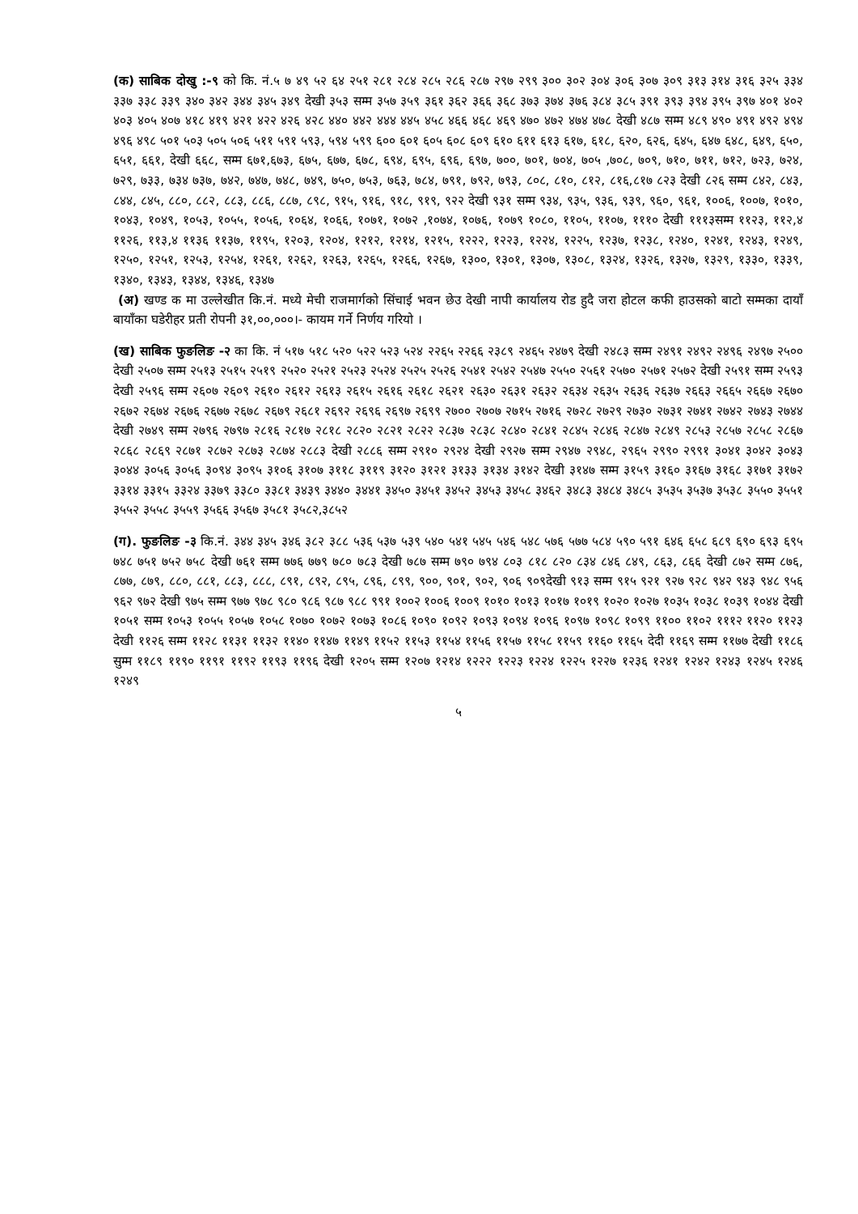(क) साबिक दोखु :-९ को कि. नं.५ ७ ४९ ५२ ६४ २५१ २८१ २८४ २८५ २८६ २८७ २९७ २९९ ३०० ३०२ ३०४ ३०६ ३०७ ३०९ ३१३ ३१४ ३१६ ३२५ ३३४ ३३७ ३३८ ३३९ ३४० ३४२ ३४४ ३४५ ३४९ देखी ३५३ सम्म ३५७ ३५९ ३६१ ३६२ ३६६ ३६८ ३७३ ३७४ ३७६ ३८४ ३८५ ३९१ ३९३ ३९४ ३९५ ३९७ ४०१ ४०२ ४०३ ४०५ ४०७ ४१८ ४१९ ४२१ ४२२ ४२६ ४२८ ४४० ४४२ ४४४ ४४५ ४५८ ४६६ ४६८ ४६९ ४७० ४७२ ४७४ ४७८ देखी ४८७ सम्म ४८९ ४९० ४९१ ४९२ ४९४ ४९६ ४९८ ५०१ ५०३ ५०५ ५०६ ५११ ५९१ ५९३, ५९४ ५९९ ६०० ६०१ ६०५ ६०८ ६०९ ६१० ६११ ६१३ ६१७, ६१८, ६२०, ६२६, ६४५, ६४७ ६४८, ६४९, ६५०, ६५१, ६६१, देखी ६६८, सम्म ६७१,६७३, ६७५, ६७७, ६७८, ६९४, ६९५, ६९६, ६९७, ७००, ७०१, ७०४, ७०५ ,७०८, ७०९, ७१०, ७११, ७१२, ७२३, ७२४, ७२९, ७३३, ७३४ ७३७, ७४२, ७४७, ७४८, ७४९, ७५०, ७५३, ७६३, ७८४, ७९१, ७९२, ७९३, ८०८, ८१०, ८१२, ८१६,८१७ ८२३ देखी ८२६ सम्म ८४२, ८४३, ८४४, ८४५, ८८०, ८८२, ८८३, ८८६, ८८७, ८९८, ९१५, ९१६, ९१८, ९१९, ९२२ देखी ९३१ सम्म ९३४, ९३५, ९३६, ९३९, ९६०, ९६१, १००६, १००७, १०१०, १०४३, १०४९, १०५३, १०५५, १०५६, १०६४, १०६६, १०७१, १०७२ ,१०७४, १०७६, १०७९ १०८०, ११०५, ११०७, १११० देखी १११३सम्म ११२३, ११२,४ ११२६, ११३,४ ११३६ ११३७, ११९५, १२०३, १२०४, १२१२, १२१४, १२१५, १२२२, १२२३, १२२४, १२२५, १२३७, १२३८, १२४०, १२४१, १२४३, १२४९, १२५०, १२५१, १२५३, १२५४, १२६१, १२६२, १२६३, १२६५, १२६६, १२६७, १३००, १३०१, १३०७, १३०८, १३२४, १३२६, १३२७, १३२९, १३३०, १३३९, १३४०, १३४३, १३४४, १३४६, १३४७
(अ) खण्ड क मा उल्लेखीत कि.नं. मध्ये मेची राजमार्गको सिंचाई भवन छेउ देखी नापी कार्यालय रोड हुदै जरा होटल कफी हाउसको बाटो सम्मका दायाँ बायाँका घडेरीहर प्रती रोपनी ३१,००,०००।- कायम गर्ने निर्णय गरियो ।
(ख) साबिक फुङलिङ -२ का कि. नं ५१७ ५१८ ५२० ५२२ ५२३ ५२४ २२६५ २२६६ २३८९ २४६५ २४७९ देखी २४८३ सम्म २४९१ २४९२ २४९६ २४९७ २५०० देखी २५०७ सम्म २५१३ २५१५ २५१९ २५२० २५२१ २५२३ २५२४ २५२५ २५२६ २५४१ २५४२ २५४७ २५५० २५६१ २५७० २५७१ २५७२ देखी २५९१ सम्म २५९३ देखी २५९६ सम्म २६०७ २६०९ २६१० २६१२ २६१३ २६१५ २६१६ २६१८ २६२१ २६३० २६३१ २६३२ २६३४ २६३५ २६३६ २६३७ २६६३ २६६५ २६६७ २६७० २६७२ २६७४ २६७६ २६७७ २६७८ २६७९ २६८१ २६९२ २६९६ २६९७ २६९९ २७०० २७०७ २७१५ २७१६ २७२८ २७२९ २७३० २७३१ २७४१ २७४२ २७४३ २७४४ देखी २७४९ सम्म २७९६ २७९७ २८१६ २८१७ २८१८ २८२० २८२१ २८२२ २८३७ २८३८ २८४० २८४१ २८४५ २८४६ २८४७ २८४९ २८५३ २८५७ २८५८ २८६७ २८६८ २८६९ २८७१ २८७२ २८७३ २८७४ २८८३ देखी २८८६ सम्म २९१० २९२४ देखी २९२७ सम्म २९४७ २९४८, २९६५ २९९० २९९१ ३०४१ ३०४२ ३०४३ ३०४४ ३०५६ ३०५६ ३०९४ ३०९५ ३१०६ ३१०७ ३११८ ३११९ ३१२० ३१२१ ३१३३ ३१३४ ३१४२ देखी ३१४७ सम्म ३१५९ ३१६० ३१६७ ३१६८ ३१७१ ३१७२ ३३१४ ३३१५ ३३२४ ३३७९ ३३८० ३३८१ ३४३९ ३४४० ३४४१ ३४५० ३४५१ ३४५२ ३४५३ ३४५८ ३४६२ ३४८३ ३४८४ ३४८५ ३५३५ ३५३७ ३५३८ ३५५० ३५५१ ३५५२ ३५५८ ३५५९ ३५६६ ३५६७ ३५८१ ३५८२,३८५२
(ग). फुङलिङ -३ कि.नं. ३४४ ३४५ ३४६ ३८२ ३८८ ५३६ ५३७ ५३९ ५४० ५४१ ५४५ ५४६ ५४८ ५७६ ५७७ ५८४ ५९० ५९१ ६४६ ६५८ ६८९ ६९० ६९३ ६९५ ७४८ ७५१ ७५२ ७५८ देखी ७६१ सम्म ७७६ ७७९ ७८० ७८३ देखी ७८७ सम्म ७९० ७९४ ८०३ ८१८ ८२० ८३४ ८४६ ८४९, ८६३, ८६६ देखी ८७२ सम्म ८७६, ८७७, ८७९, ८८०, ८८१, ८८३, ८८८, ८९१, ८९२, ८९५, ८९६, ८९९, ९००, ९०१, ९०२, ९०६ ९०९देखी ९१३ सम्म ९१५ ९२१ ९२७ ९२८ ९४२ ९४३ ९४८ ९५६ ९६२ ९७२ देखी ९७५ सम्म ९७७ ९७८ ९८० ९८६ ९८७ ९८८ ९९१ १००२ १००६ १००९ १०१० १०१३ १०१७ १०१९ १०२० १०२७ १०३५ १०३८ १०३९ १०४४ देखी १०५१ सम्म १०५३ १०५५ १०५७ १०५८ १०७० १०७२ १०७३ १०८६ १०९० १०९२ १०९३ १०९४ १०९६ १०९७ १०९८ १०९९ ११०० ११०२ १११२ ११२० ११२३ देखी ११२६ सम्म ११२८ ११३१ ११३२ ११४० ११४७ ११४९ ११५२ ११५३ ११५४ ११५६ ११५७ ११५८ ११५९ ११६० ११६५ देदी ११६९ सम्म ११७७ देखी ११८६ सुम्म ११८९ ११९० ११९१ ११९२ ११९३ ११९६ देखी १२०५ सम्म १२०७ १२१४ १२२२ १२२३ १२२४ १२२५ १२२७ १२३६ १२४१ १२४२ १२४३ १२४५ १२४६ १२४९
५